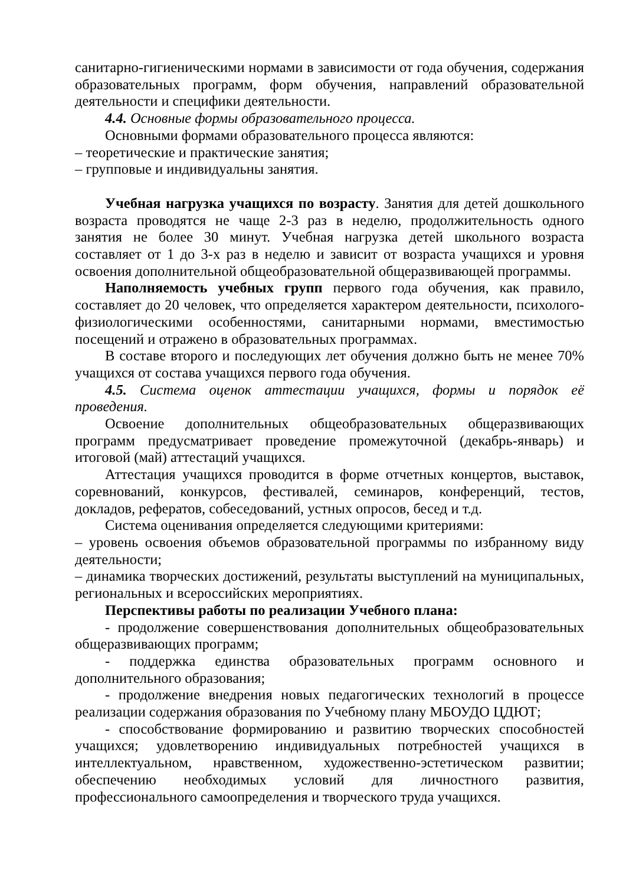санитарно-гигиеническими нормами в зависимости от года обучения, содержания образовательных программ, форм обучения, направлений образовательной деятельности и специфики деятельности.
4.4. Основные формы образовательного процесса.
Основными формами образовательного процесса являются:
– теоретические и практические занятия;
– групповые и индивидуальны занятия.
Учебная нагрузка учащихся по возрасту. Занятия для детей дошкольного возраста проводятся не чаще 2-3 раз в неделю, продолжительность одного занятия не более 30 минут. Учебная нагрузка детей школьного возраста составляет от 1 до 3-х раз в неделю и зависит от возраста учащихся и уровня освоения дополнительной общеобразовательной общеразвивающей программы.
Наполняемость учебных групп первого года обучения, как правило, составляет до 20 человек, что определяется характером деятельности, психолого-физиологическими особенностями, санитарными нормами, вместимостью посещений и отражено в образовательных программах.
В составе второго и последующих лет обучения должно быть не менее 70% учащихся от состава учащихся первого года обучения.
4.5. Система оценок аттестации учащихся, формы и порядок её проведения.
Освоение дополнительных общеобразовательных общеразвивающих программ предусматривает проведение промежуточной (декабрь-январь) и итоговой (май) аттестаций учащихся.
Аттестация учащихся проводится в форме отчетных концертов, выставок, соревнований, конкурсов, фестивалей, семинаров, конференций, тестов, докладов, рефератов, собеседований, устных опросов, бесед и т.д.
Система оценивания определяется следующими критериями:
– уровень освоения объемов образовательной программы по избранному виду деятельности;
– динамика творческих достижений, результаты выступлений на муниципальных, региональных и всероссийских мероприятиях.
Перспективы работы по реализации Учебного плана:
- продолжение совершенствования дополнительных общеобразовательных общеразвивающих программ;
- поддержка единства образовательных программ основного и дополнительного образования;
- продолжение внедрения новых педагогических технологий в процессе реализации содержания образования по Учебному плану МБОУДО ЦДЮТ;
- способствование формированию и развитию творческих способностей учащихся; удовлетворению индивидуальных потребностей учащихся в интеллектуальном, нравственном, художественно-эстетическом развитии; обеспечению необходимых условий для личностного развития, профессионального самоопределения и творческого труда учащихся.